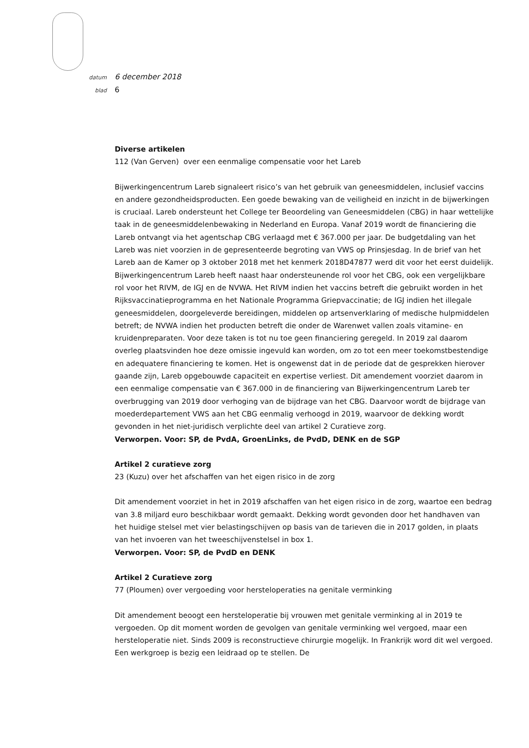datum 6 december 2018
blad 6
Diverse artikelen
112 (Van Gerven) over een eenmalige compensatie voor het Lareb
Bijwerkingencentrum Lareb signaleert risico’s van het gebruik van geneesmiddelen, inclusief vaccins en andere gezondheidsproducten. Een goede bewaking van de veiligheid en inzicht in de bijwerkingen is cruciaal. Lareb ondersteunt het College ter Beoordeling van Geneesmiddelen (CBG) in haar wettelijke taak in de geneesmiddelenbewaking in Nederland en Europa. Vanaf 2019 wordt de financiering die Lareb ontvangt via het agentschap CBG verlaagd met € 367.000 per jaar. De budgetdaling van het Lareb was niet voorzien in de gepresenteerde begroting van VWS op Prinsjesdag. In de brief van het Lareb aan de Kamer op 3 oktober 2018 met het kenmerk 2018D47877 werd dit voor het eerst duidelijk. Bijwerkingencentrum Lareb heeft naast haar ondersteunende rol voor het CBG, ook een vergelijkbare rol voor het RIVM, de IGJ en de NVWA. Het RIVM indien het vaccins betreft die gebruikt worden in het Rijksvaccinatieprogramma en het Nationale Programma Griepvaccinatie; de IGJ indien het illegale geneesmiddelen, doorgeleverde bereidingen, middelen op artsenverklaring of medische hulpmiddelen betreft; de NVWA indien het producten betreft die onder de Warenwet vallen zoals vitamine- en kruidenpreparaten. Voor deze taken is tot nu toe geen financiering geregeld. In 2019 zal daarom overleg plaatsvinden hoe deze omissie ingevuld kan worden, om zo tot een meer toekomstbestendige en adequatere financiering te komen. Het is ongewenst dat in de periode dat de gesprekken hierover gaande zijn, Lareb opgebouwde capaciteit en expertise verliest. Dit amendement voorziet daarom in een eenmalige compensatie van € 367.000 in de financiering van Bijwerkingencentrum Lareb ter overbrugging van 2019 door verhoging van de bijdrage van het CBG. Daarvoor wordt de bijdrage van moederdepartement VWS aan het CBG eenmalig verhoogd in 2019, waarvoor de dekking wordt gevonden in het niet-juridisch verplichte deel van artikel 2 Curatieve zorg.
Verworpen. Voor: SP, de PvdA, GroenLinks, de PvdD, DENK en de SGP
Artikel 2 curatieve zorg
23 (Kuzu) over het afschaffen van het eigen risico in de zorg
Dit amendement voorziet in het in 2019 afschaffen van het eigen risico in de zorg, waartoe een bedrag van 3.8 miljard euro beschikbaar wordt gemaakt. Dekking wordt gevonden door het handhaven van het huidige stelsel met vier belastingschijven op basis van de tarieven die in 2017 golden, in plaats van het invoeren van het tweeschijvenstelsel in box 1.
Verworpen. Voor: SP, de PvdD en DENK
Artikel 2 Curatieve zorg
77 (Ploumen) over vergoeding voor hersteloperaties na genitale verminking
Dit amendement beoogt een hersteloperatie bij vrouwen met genitale verminking al in 2019 te vergoeden. Op dit moment worden de gevolgen van genitale verminking wel vergoed, maar een hersteloperatie niet. Sinds 2009 is reconstructieve chirurgie mogelijk. In Frankrijk word dit wel vergoed. Een werkgroep is bezig een leidraad op te stellen. De